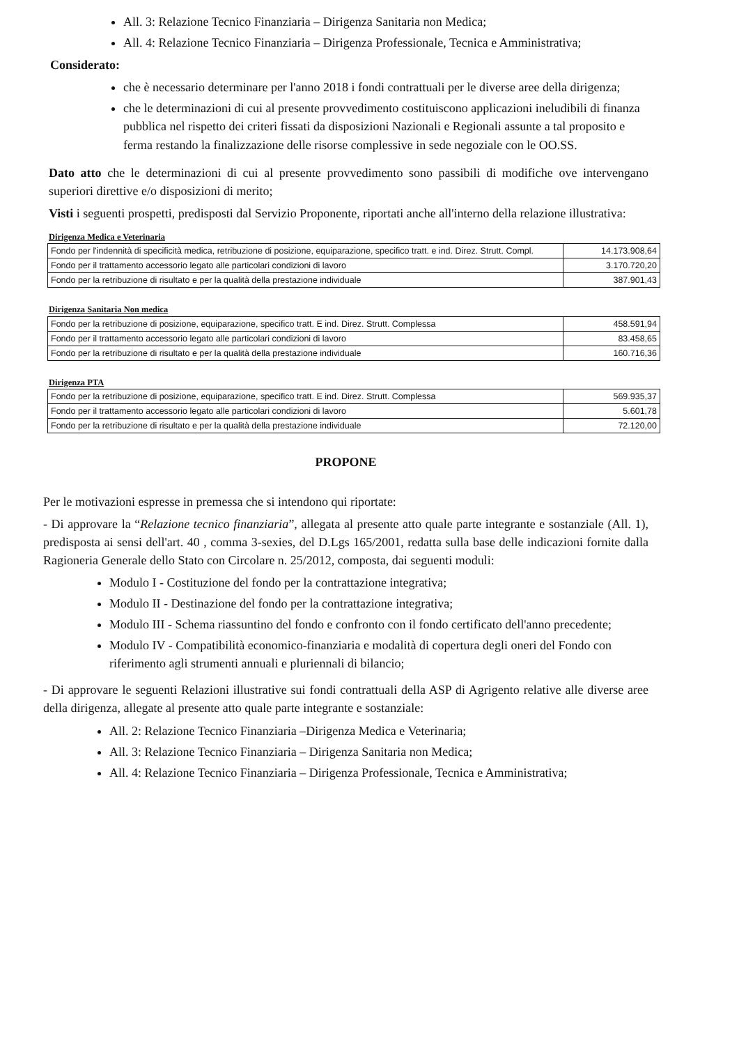All. 3: Relazione Tecnico Finanziaria – Dirigenza Sanitaria non Medica;
All. 4: Relazione Tecnico Finanziaria – Dirigenza Professionale, Tecnica e Amministrativa;
Considerato:
che è necessario determinare per l'anno 2018 i fondi contrattuali per le diverse aree della dirigenza;
che le determinazioni di cui al presente provvedimento costituiscono applicazioni ineludibili di finanza pubblica nel rispetto dei criteri fissati da disposizioni Nazionali e Regionali assunte a tal proposito e ferma restando la finalizzazione delle risorse complessive in sede negoziale con le OO.SS.
Dato atto che le determinazioni di cui al presente provvedimento sono passibili di modifiche ove intervengano superiori direttive e/o disposizioni di merito;
Visti i seguenti prospetti, predisposti dal Servizio Proponente, riportati anche all'interno della relazione illustrativa:
Dirigenza Medica e Veterinaria
| Fondo per l'indennità di specificità medica, retribuzione di posizione, equiparazione, specifico tratt. e ind. Direz. Strutt. Compl. | 14.173.908,64 |
| Fondo per il trattamento accessorio legato alle particolari condizioni di lavoro | 3.170.720,20 |
| Fondo per la retribuzione di risultato e per la qualità della prestazione individuale | 387.901,43 |
Dirigenza Sanitaria Non medica
| Fondo per la retribuzione di posizione, equiparazione, specifico tratt. E ind. Direz. Strutt. Complessa | 458.591,94 |
| Fondo per il trattamento accessorio legato alle particolari condizioni di lavoro | 83.458,65 |
| Fondo per la retribuzione di risultato e per la qualità della prestazione individuale | 160.716,36 |
Dirigenza PTA
| Fondo per la retribuzione di posizione, equiparazione, specifico tratt. E ind. Direz. Strutt. Complessa | 569.935,37 |
| Fondo per il trattamento accessorio legato alle particolari condizioni di lavoro | 5.601,78 |
| Fondo per la retribuzione di risultato e per la qualità della prestazione individuale | 72.120,00 |
PROPONE
Per le motivazioni espresse in premessa che si intendono qui riportate:
- Di approvare la “Relazione tecnico finanziaria”, allegata al presente atto quale parte integrante e sostanziale (All. 1), predisposta ai sensi dell'art. 40 , comma 3-sexies, del D.Lgs 165/2001, redatta sulla base delle indicazioni fornite dalla Ragioneria Generale dello Stato con Circolare n. 25/2012, composta, dai seguenti moduli:
Modulo I - Costituzione del fondo per la contrattazione integrativa;
Modulo II - Destinazione del fondo per la contrattazione integrativa;
Modulo III - Schema riassuntino del fondo e confronto con il fondo certificato dell'anno precedente;
Modulo IV - Compatibilità economico-finanziaria e modalità di copertura degli oneri del Fondo con riferimento agli strumenti annuali e pluriennali di bilancio;
- Di approvare le seguenti Relazioni illustrative sui fondi contrattuali della ASP di Agrigento relative alle diverse aree della dirigenza, allegate al presente atto quale parte integrante e sostanziale:
All. 2: Relazione Tecnico Finanziaria –Dirigenza Medica e Veterinaria;
All. 3: Relazione Tecnico Finanziaria – Dirigenza Sanitaria non Medica;
All. 4: Relazione Tecnico Finanziaria – Dirigenza Professionale, Tecnica e Amministrativa;